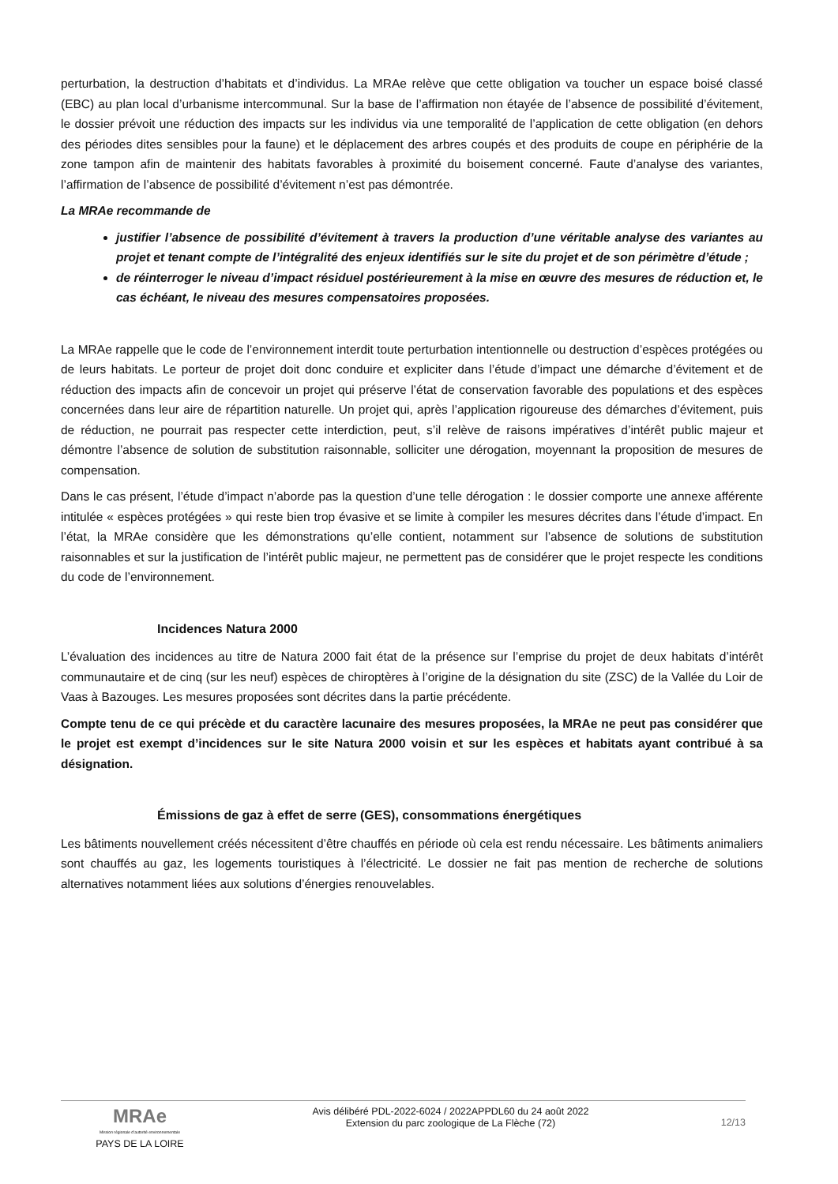perturbation, la destruction d’habitats et d’individus. La MRAe relève que cette obligation va toucher un espace boisé classé (EBC) au plan local d’urbanisme intercommunal. Sur la base de l’affirmation non étayée de l’absence de possibilité d’évitement, le dossier prévoit une réduction des impacts sur les individus via une temporalité de l’application de cette obligation (en dehors des périodes dites sensibles pour la faune) et le déplacement des arbres coupés et des produits de coupe en périphérie de la zone tampon afin de maintenir des habitats favorables à proximité du boisement concerné. Faute d’analyse des variantes, l’affirmation de l’absence de possibilité d’évitement n’est pas démontrée.
La MRAe recommande de
justifier l’absence de possibilité d’évitement à travers la production d’une véritable analyse des variantes au projet et tenant compte de l’intégralité des enjeux identifiés sur le site du projet et de son périmètre d’étude ;
de réinterroger le niveau d’impact résiduel postérieurement à la mise en œuvre des mesures de réduction et, le cas échéant, le niveau des mesures compensatoires proposées.
La MRAe rappelle que le code de l’environnement interdit toute perturbation intentionnelle ou destruction d’espèces protégées ou de leurs habitats. Le porteur de projet doit donc conduire et expliciter dans l’étude d’impact une démarche d’évitement et de réduction des impacts afin de concevoir un projet qui préserve l’état de conservation favorable des populations et des espèces concernées dans leur aire de répartition naturelle. Un projet qui, après l’application rigoureuse des démarches d’évitement, puis de réduction, ne pourrait pas respecter cette interdiction, peut, s’il relève de raisons impératives d’intérêt public majeur et démontre l’absence de solution de substitution raisonnable, solliciter une dérogation, moyennant la proposition de mesures de compensation.
Dans le cas présent, l’étude d’impact n’aborde pas la question d’une telle dérogation : le dossier comporte une annexe afférente intitulée « espèces protégées » qui reste bien trop évasive et se limite à compiler les mesures décrites dans l’étude d’impact. En l’état, la MRAe considère que les démonstrations qu’elle contient, notamment sur l’absence de solutions de substitution raisonnables et sur la justification de l’intérêt public majeur, ne permettent pas de considérer que le projet respecte les conditions du code de l’environnement.
Incidences Natura 2000
L’évaluation des incidences au titre de Natura 2000 fait état de la présence sur l’emprise du projet de deux habitats d’intérêt communautaire et de cinq (sur les neuf) espèces de chiroptères à l’origine de la désignation du site (ZSC) de la Vallée du Loir de Vaas à Bazouges. Les mesures proposées sont décrites dans la partie précédente.
Compte tenu de ce qui précède et du caractère lacunaire des mesures proposées, la MRAe ne peut pas considérer que le projet est exempt d’incidences sur le site Natura 2000 voisin et sur les espèces et habitats ayant contribué à sa désignation.
Émissions de gaz à effet de serre (GES), consommations énergétiques
Les bâtiments nouvellement créés nécessitent d’être chauffés en période où cela est rendu nécessaire. Les bâtiments animaliers sont chauffés au gaz, les logements touristiques à l’électricité. Le dossier ne fait pas mention de recherche de solutions alternatives notamment liées aux solutions d’énergies renouvelables.
MRAe
Mission régionale d’autorité environnementale
PAYS DE LA LOIRE
Avis délibéré PDL-2022-6024 / 2022APPDL60 du 24 août 2022
Extension du parc zoologique de La Flèche (72)
12/13